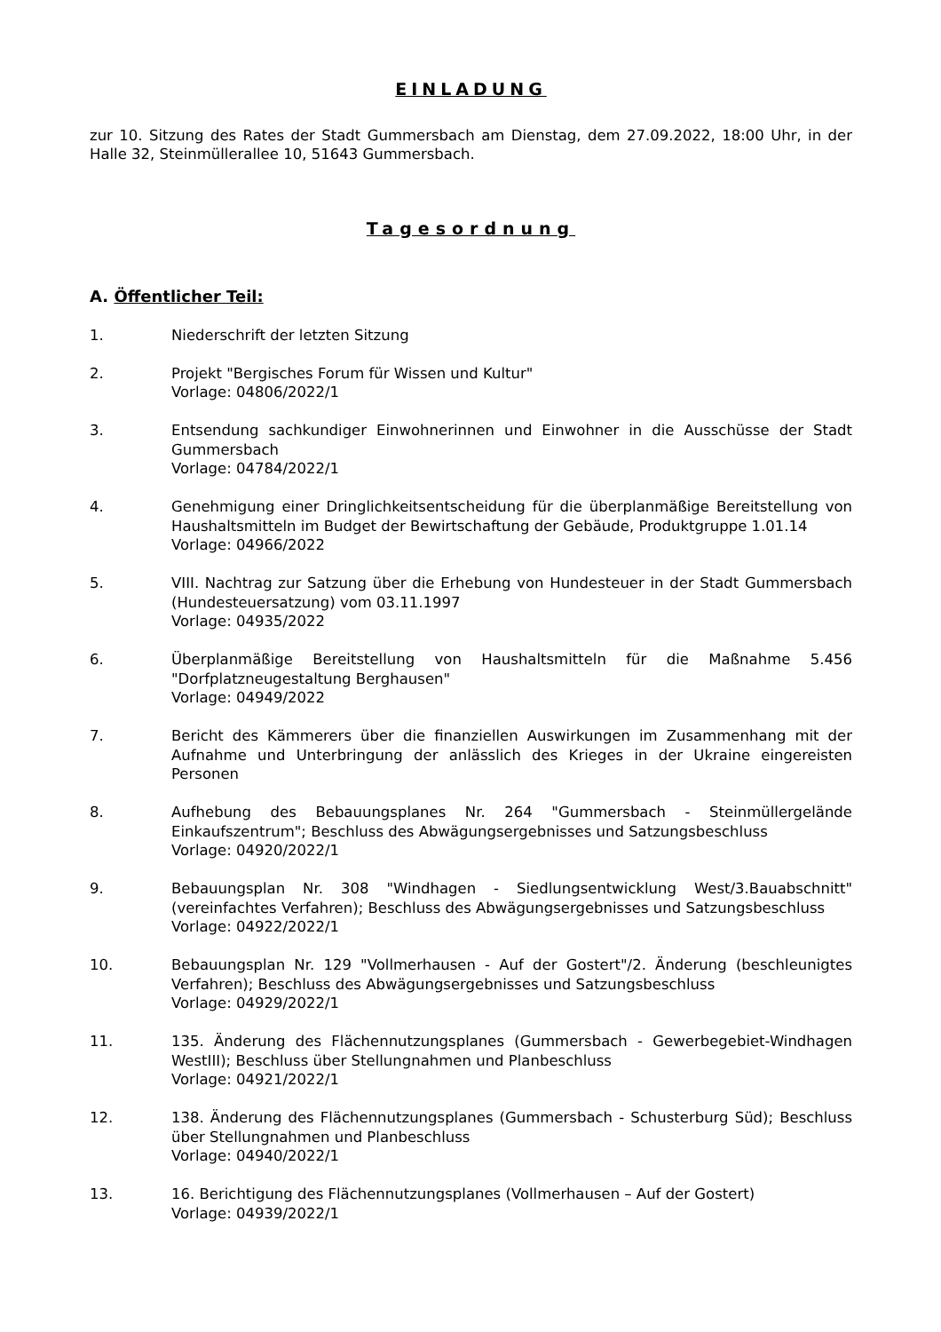EINLADUNG
zur 10. Sitzung des Rates der Stadt Gummersbach am Dienstag, dem 27.09.2022, 18:00 Uhr, in der Halle 32, Steinmüllerallee 10, 51643 Gummersbach.
Tagesordnung
A. Öffentlicher Teil:
1. Niederschrift der letzten Sitzung
2. Projekt "Bergisches Forum für Wissen und Kultur"
Vorlage: 04806/2022/1
3. Entsendung sachkundiger Einwohnerinnen und Einwohner in die Ausschüsse der Stadt Gummersbach
Vorlage: 04784/2022/1
4. Genehmigung einer Dringlichkeitsentscheidung für die überplanmäßige Bereitstellung von Haushaltsmitteln im Budget der Bewirtschaftung der Gebäude, Produktgruppe 1.01.14
Vorlage: 04966/2022
5. VIII. Nachtrag zur Satzung über die Erhebung von Hundesteuer in der Stadt Gummersbach (Hundesteuersatzung) vom 03.11.1997
Vorlage: 04935/2022
6. Überplanmäßige Bereitstellung von Haushaltsmitteln für die Maßnahme 5.456 "Dorfplatzneugestaltung Berghausen"
Vorlage: 04949/2022
7. Bericht des Kämmerers über die finanziellen Auswirkungen im Zusammenhang mit der Aufnahme und Unterbringung der anlässlich des Krieges in der Ukraine eingereisten Personen
8. Aufhebung des Bebauungsplanes Nr. 264 "Gummersbach - Steinmüllergelände Einkaufszentrum"; Beschluss des Abwägungsergebnisses und Satzungsbeschluss
Vorlage: 04920/2022/1
9. Bebauungsplan Nr. 308 "Windhagen - Siedlungsentwicklung West/3.Bauabschnitt" (vereinfachtes Verfahren); Beschluss des Abwägungsergebnisses und Satzungsbeschluss
Vorlage: 04922/2022/1
10. Bebauungsplan Nr. 129 "Vollmerhausen - Auf der Gostert"/2. Änderung (beschleunigtes Verfahren); Beschluss des Abwägungsergebnisses und Satzungsbeschluss
Vorlage: 04929/2022/1
11. 135. Änderung des Flächennutzungsplanes (Gummersbach - Gewerbegebiet-Windhagen WestIII); Beschluss über Stellungnahmen und Planbeschluss
Vorlage: 04921/2022/1
12. 138. Änderung des Flächennutzungsplanes (Gummersbach - Schusterburg Süd); Beschluss über Stellungnahmen und Planbeschluss
Vorlage: 04940/2022/1
13. 16. Berichtigung des Flächennutzungsplanes (Vollmerhausen – Auf der Gostert)
Vorlage: 04939/2022/1